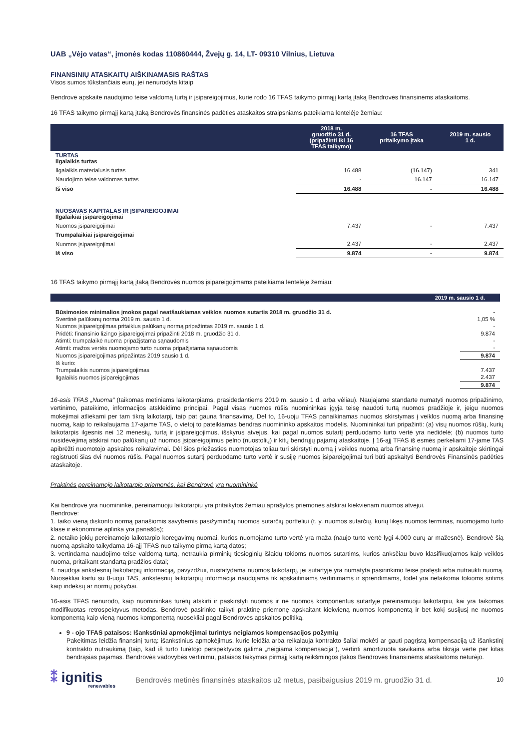UAB „Vėjo vatas“, įmonės kodas 110860444, Žvejų g. 14, LT- 09310 Vilnius, Lietuva
FINANSINIŲ ATASKAITŲ AIŠKINAMASIS RAŠTAS
Visos sumos tūkstančiais eurų, jei nenurodyta kitaip
Bendrovė apskaitė naudojimo teise valdomą turtą ir įsipareigojimus, kurie rodo 16 TFAS taikymo pirmąjį kartą įtaką Bendrovės finansinėms ataskaitoms.
16 TFAS taikymo pirmąjį kartą įtaką Bendrovės finansinės padėties ataskaitos straipsniams pateikiama lentelėje žemiau:
| | 2018 m. gruodžio 31 d. (pripažinti iki 16 TFAS taikymo) | 16 TFAS pritaikymo įtaka | 2019 m. sausio 1 d. |
| --- | --- | --- | --- |
| TURTAS Ilgalaikis turtas | | | |
| Ilgalaikis materialusis turtas | 16.488 | (16.147) | 341 |
| Naudojimo teise valdomas turtas | - | 16.147 | 16.147 |
| Iš viso | 16.488 | - | 16.488 |
| NUOSAVAS KAPITALAS IR ĮSIPAREIGOJIMAI Ilgalaikiai įsipareigojimai | | | |
| Nuomos įsipareigojimai | 7.437 | - | 7.437 |
| Trumpalaikiai įsipareigojimai | | | |
| Nuomos įsipareigojimai | 2.437 | - | 2.437 |
| Iš viso | 9.874 | - | 9.874 |
16 TFAS taikymo pirmąjį kartą įtaką Bendrovės nuomos įsipareigojimams pateikiama lentelėje žemiau:
| 2019 m. sausio 1 d. | |
| --- | --- |
| Būsimosios minimalios įmokos pagal neatšaukiamas veiklos nuomos sutartis 2018 m. gruodžio 31 d. | - |
| Svertinė palūkanų norma 2019 m. sausio 1 d. | 1,05 % |
| Nuomos įsipareigojimas pritaikius palūkanų normą pripažintas 2019 m. sausio 1 d. | - |
| Pridėti: finansinio lizingo įsipareigojimai pripažinti 2018 m. gruodžio 31 d. | 9.874 |
| Atimti: trumpalaikė nuoma pripažįstama sąnaudomis | - |
| Atimti: mažos vertės nuomojamo turto nuoma pripažįstama sąnaudomis | - |
| Nuomos įsipareigojimas pripažintas 2019 sausio 1 d. | 9.874 |
| Iš kurio: | |
| Trumpalaikis nuomos įsipareigojimas | 7.437 |
| Ilgalaikis nuomos įsipareigojimas | 2.437 |
| | 9.874 |
16-asis TFAS „Nuoma“ (taikomas metiniams laikotarpiams, prasidedantiems 2019 m. sausio 1 d. arba vėliau). Naujajame standarte numatyti nuomos pripažinimo, vertinimo, pateikimo, informacijos atskleidimo principai. Pagal visas nuomos rūšis nuomininkas įgyja teisę naudoti turtą nuomos pradžioje ir, jeigu nuomos mokėjimai atliekami per tam tikrą laikotarpį, taip pat gauna finansavimą. Dėl to, 16-uoju TFAS panaikinamas nuomos skirstymas į veiklos nuomą arba finansinę nuomą, kaip to reikalaujama 17-ajame TAS, o vietoj to pateikiamas bendras nuomininko apskaitos modelis. Nuomininkai turi pripažinti: (a) visų nuomos rūšių, kurių laikotarpis ilgesnis nei 12 mėnesių, turtą ir įsipareigojimus, išskyrus atvejus, kai pagal nuomos sutartį perduodamo turto vertė yra nedidelė; (b) nuomos turto nusidėvėjimą atskirai nuo palūkanų už nuomos įsipareigojimus pelno (nuostolių) ir kitų bendrųjų pajamų ataskaitoje. Į 16-ąjį TFAS iš esmės perkeliami 17-jame TAS apibrėžti nuomotojo apskaitos reikalavimai. Dėl šios priežasties nuomotojas toliau turi skirstyti nuomą į veiklos nuomą arba finansinę nuomą ir apskaitoje skirtingai registruoti šias dvi nuomos rūšis. Pagal nuomos sutartį perduodamo turto vertė ir susiję nuomos įsipareigojimai turi būti apskaityti Bendrovės Finansinės padėties ataskaitoje.
Praktinės pereinamojo laikotarpio priemonės, kai Bendrovė yra nuomininkė
Kai bendrovė yra nuomininkė, pereinamuoju laikotarpiu yra pritaikytos žemiau aprašytos priemonės atskirai kiekvienam nuomos atvejui.
Bendrovė:
1. taiko vieną diskonto normą panašiomis savybėmis pasižyminčių nuomos sutarčių portfeliui (t. y. nuomos sutarčių, kurių likęs nuomos terminas, nuomojamo turto klasė ir ekonominė aplinka yra panašūs);
2. netaiko jokių pereinamojo laikotarpio koregavimų nuomai, kurios nuomojamo turto vertė yra maža (naujo turto vertė lygi 4.000 eurų ar mažesnė). Bendrovė šią nuomą apskaito taikydama 16-ąjį TFAS nuo taikymo pirmą kartą datos;
3. vertindama naudojimo teise valdomą turtą, netraukia pirminių tiesioginių išlaidų tokioms nuomos sutartims, kurios anksčiau buvo klasifikuojamos kaip veiklos nuoma, pritaikant standartą pradžios datai;
4. naudoja ankstesnių laikotarpių informaciją, pavyzdžiui, nustatydama nuomos laikotarpį, jei sutartyje yra numatyta pasirinkimo teisė pratęsti arba nutraukti nuomą. Nuosekliai kartu su 8-uoju TAS, ankstesnių laikotarpių informacija naudojama tik apskaitiniams vertinimams ir sprendimams, todėl yra netaikoma tokioms sritims kaip indeksų ar normų pokyčiai.
16-asis TFAS nenurodo, kaip nuomininkas turėtų atskirti ir paskirstyti nuomos ir ne nuomos komponentus sutartyje pereinamuoju laikotarpiu, kai yra taikomas modifikuotas retrospektyvus metodas. Bendrovė pasirinko taikyti praktinę priemonę apskaitant kiekvieną nuomos komponentą ir bet kokį susijusį ne nuomos komponentą kaip vieną nuomos komponentą nuosekliai pagal Bendrovės apskaitos politiką.
9 - ojo TFAS pataisos: Išankstiniai apmokėjimai turintys neigiamos kompensacijos požymių
Pakeitimas leidžia finansinį turtą: išankstinius apmokėjimus, kurie leidžia arba reikalauja kontrakto šaliai mokėti ar gauti pagrįstą kompensaciją už išankstinį kontrakto nutraukimą (taip, kad iš turto turėtojo perspektyvos galima „neigiama kompensacija“), vertinti amortizuota savikaina arba tikrąja verte per kitas bendrąsias pajamas. Bendrovės vadovybės vertinimu, pataisos taikymas pirmąjį kartą reikšmingos įtakos Bendrovės finansinėms ataskaitoms neturėjo.
⁑ ignitis
renewables
Bendrovės metinės finansinės ataskaitos už metus, pasibaigusius 2019 m. gruodžio 31 d.
10